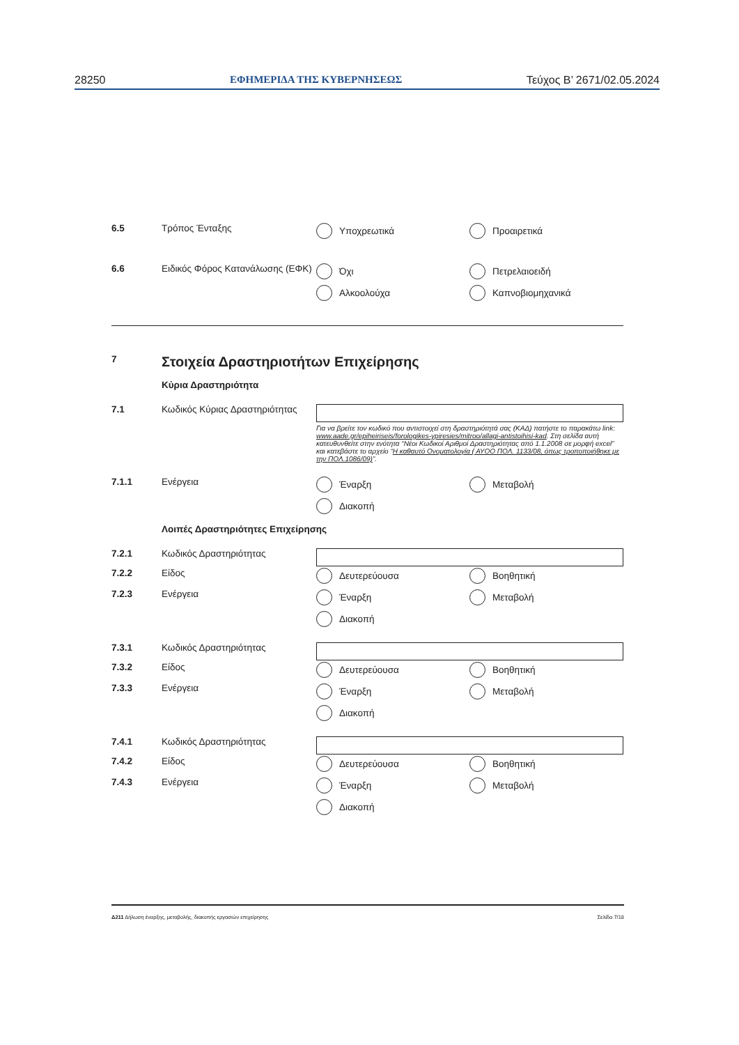28250 ΕΦΗΜΕΡΙΔΑ ΤΗΣ ΚΥΒΕΡΝΗΣΕΩΣ Τεύχος B’ 2671/02.05.2024
6.5 Τρόπος Ένταξης Υποχρεωτικά Προαιρετικά
6.6 Ειδικός Φόρος Κατανάλωσης (ΕΦΚ)
Όχι Πετρελαιοειδή Αλκοολούχα Καπνοβιομηχανικά
7
Στοιχεία Δραστηριοτήτων Επιχείρησης
Κύρια Δραστηριότητα
7.1 Κωδικός Κύριας Δραστηριότητας
Για να βρείτε τον κωδικό που αντιστοιχεί στη δραστηριότητά σας (ΚΑΔ) πατήστε το παρακάτω link: www.aade.gr/epiheiriseis/forologikes-ypiresies/mitroo/allagi-antistoihisi-kad. Στη σελίδα αυτή κατευθυνθείτε στην ενότητα “Νέοι Κωδικοί Αριθμοί Δραστηριότητας από 1.1.2008 σε μορφή excel” και κατεβάστε το αρχείο “Η καθαυτό Ονοματολογία ( ΑΥΟΟ ΠΟΛ. 1133/08, όπως τροποποιήθηκε με την ΠΟΛ.1086/09)”.
7.1.1 Ενέργεια Έναρξη Μεταβολή Διακοπή
Λοιπές Δραστηριότητες Επιχείρησης
7.2.1 Κωδικός Δραστηριότητας
7.2.2
7.2.3
Είδος
Ενέργεια
Δευτερεύουσα Βοηθητική Έναρξη Μεταβολή Διακοπή
7.3.1 Κωδικός Δραστηριότητας
7.3.2
7.3.3
Είδος
Ενέργεια
Δευτερεύουσα Βοηθητική Έναρξη Μεταβολή Διακοπή
7.4.1 Κωδικός Δραστηριότητας
7.4.2
7.4.3
Είδος
Ενέργεια
Δευτερεύουσα Βοηθητική Έναρξη Μεταβολή Διακοπή
Δ211 Δήλωση έναρξης, μεταβολής, διακοπής εργασιών επιχείρησης Σελίδα 7/18